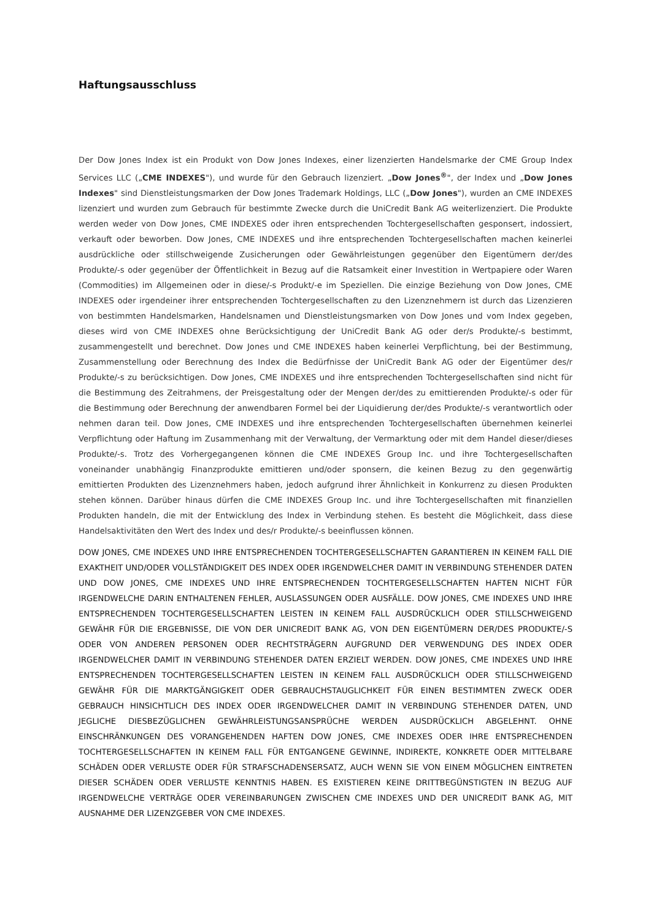Haftungsausschluss
Der Dow Jones Index ist ein Produkt von Dow Jones Indexes, einer lizenzierten Handelsmarke der CME Group Index Services LLC („CME INDEXES"), und wurde für den Gebrauch lizenziert. „Dow Jones<sup>®</sup>", der Index und „Dow Jones Indexes" sind Dienstleistungsmarken der Dow Jones Trademark Holdings, LLC („Dow Jones"), wurden an CME INDEXES lizenziert und wurden zum Gebrauch für bestimmte Zwecke durch die UniCredit Bank AG weiterlizenziert. Die Produkte werden weder von Dow Jones, CME INDEXES oder ihren entsprechenden Tochtergesellschaften gesponsert, indossiert, verkauft oder beworben. Dow Jones, CME INDEXES und ihre entsprechenden Tochtergesellschaften machen keinerlei ausdrückliche oder stillschweigende Zusicherungen oder Gewährleistungen gegenüber den Eigentümern der/des Produkte/-s oder gegenüber der Öffentlichkeit in Bezug auf die Ratsamkeit einer Investition in Wertpapiere oder Waren (Commodities) im Allgemeinen oder in diese/-s Produkt/-e im Speziellen. Die einzige Beziehung von Dow Jones, CME INDEXES oder irgendeiner ihrer entsprechenden Tochtergesellschaften zu den Lizenznehmern ist durch das Lizenzieren von bestimmten Handelsmarken, Handelsnamen und Dienstleistungsmarken von Dow Jones und vom Index gegeben, dieses wird von CME INDEXES ohne Berücksichtigung der UniCredit Bank AG oder der/s Produkte/-s bestimmt, zusammengestellt und berechnet. Dow Jones und CME INDEXES haben keinerlei Verpflichtung, bei der Bestimmung, Zusammenstellung oder Berechnung des Index die Bedürfnisse der UniCredit Bank AG oder der Eigentümer des/r Produkte/-s zu berücksichtigen. Dow Jones, CME INDEXES und ihre entsprechenden Tochtergesellschaften sind nicht für die Bestimmung des Zeitrahmens, der Preisgestaltung oder der Mengen der/des zu emittierenden Produkte/-s oder für die Bestimmung oder Berechnung der anwendbaren Formel bei der Liquidierung der/des Produkte/-s verantwortlich oder nehmen daran teil. Dow Jones, CME INDEXES und ihre entsprechenden Tochtergesellschaften übernehmen keinerlei Verpflichtung oder Haftung im Zusammenhang mit der Verwaltung, der Vermarktung oder mit dem Handel dieser/dieses Produkte/-s. Trotz des Vorhergegangenen können die CME INDEXES Group Inc. und ihre Tochtergesellschaften voneinander unabhängig Finanzprodukte emittieren und/oder sponsern, die keinen Bezug zu den gegenwärtig emittierten Produkten des Lizenznehmers haben, jedoch aufgrund ihrer Ähnlichkeit in Konkurrenz zu diesen Produkten stehen können. Darüber hinaus dürfen die CME INDEXES Group Inc. und ihre Tochtergesellschaften mit finanziellen Produkten handeln, die mit der Entwicklung des Index in Verbindung stehen. Es besteht die Möglichkeit, dass diese Handelsaktivitäten den Wert des Index und des/r Produkte/-s beeinflussen können.
DOW JONES, CME INDEXES UND IHRE ENTSPRECHENDEN TOCHTERGESELLSCHAFTEN GARANTIEREN IN KEINEM FALL DIE EXAKTHEIT UND/ODER VOLLSTÄNDIGKEIT DES INDEX ODER IRGENDWELCHER DAMIT IN VERBINDUNG STEHENDER DATEN UND DOW JONES, CME INDEXES UND IHRE ENTSPRECHENDEN TOCHTERGESELLSCHAFTEN HAFTEN NICHT FÜR IRGENDWELCHE DARIN ENTHALTENEN FEHLER, AUSLASSUNGEN ODER AUSFÄLLE. DOW JONES, CME INDEXES UND IHRE ENTSPRECHENDEN TOCHTERGESELLSCHAFTEN LEISTEN IN KEINEM FALL AUSDRÜCKLICH ODER STILLSCHWEIGEND GEWÄHR FÜR DIE ERGEBNISSE, DIE VON DER UNICREDIT BANK AG, VON DEN EIGENTÜMERN DER/DES PRODUKTE/-S ODER VON ANDEREN PERSONEN ODER RECHTSTRÄGERN AUFGRUND DER VERWENDUNG DES INDEX ODER IRGENDWELCHER DAMIT IN VERBINDUNG STEHENDER DATEN ERZIELT WERDEN. DOW JONES, CME INDEXES UND IHRE ENTSPRECHENDEN TOCHTERGESELLSCHAFTEN LEISTEN IN KEINEM FALL AUSDRÜCKLICH ODER STILLSCHWEIGEND GEWÄHR FÜR DIE MARKTGÄNGIGKEIT ODER GEBRAUCHSTAUGLICHKEIT FÜR EINEN BESTIMMTEN ZWECK ODER GEBRAUCH HINSICHTLICH DES INDEX ODER IRGENDWELCHER DAMIT IN VERBINDUNG STEHENDER DATEN, UND JEGLICHE DIESBEZÜGLICHEN GEWÄHRLEISTUNGSANSPRÜCHE WERDEN AUSDRÜCKLICH ABGELEHNT. OHNE EINSCHRÄNKUNGEN DES VORANGEHENDEN HAFTEN DOW JONES, CME INDEXES ODER IHRE ENTSPRECHENDEN TOCHTERGESELLSCHAFTEN IN KEINEM FALL FÜR ENTGANGENE GEWINNE, INDIREKTE, KONKRETE ODER MITTELBARE SCHÄDEN ODER VERLUSTE ODER FÜR STRAFSCHADENSERSATZ, AUCH WENN SIE VON EINEM MÖGLICHEN EINTRETEN DIESER SCHÄDEN ODER VERLUSTE KENNTNIS HABEN. ES EXISTIEREN KEINE DRITTBEGÜNSTIGTEN IN BEZUG AUF IRGENDWELCHE VERTRÄGE ODER VEREINBARUNGEN ZWISCHEN CME INDEXES UND DER UNICREDIT BANK AG, MIT AUSNAHME DER LIZENZGEBER VON CME INDEXES.